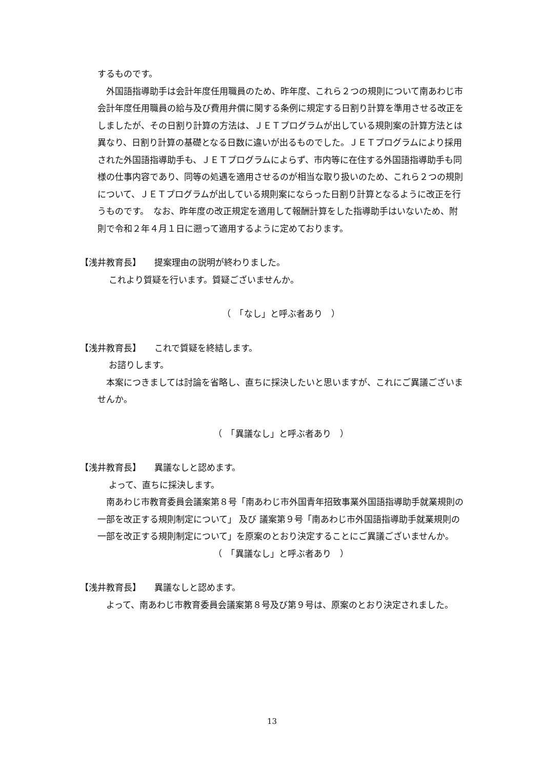するものです。
外国語指導助手は会計年度任用職員のため、昨年度、これら２つの規則について南あわじ市会計年度任用職員の給与及び費用弁償に関する条例に規定する日割り計算を準用させる改正をしましたが、その日割り計算の方法は、ＪＥＴプログラムが出している規則案の計算方法とは異なり、日割り計算の基礎となる日数に違いが出るものでした。ＪＥＴプログラムにより採用された外国語指導助手も、ＪＥＴプログラムによらず、市内等に在住する外国語指導助手も同様の仕事内容であり、同等の処遇を適用させるのが相当な取り扱いのため、これら２つの規則について、ＪＥＴプログラムが出している規則案にならった日割り計算となるように改正を行うものです。　なお、昨年度の改正規定を適用して報酬計算をした指導助手はいないため、附則で令和２年４月１日に遡って適用するように定めております。
【浅井教育長】　　提案理由の説明が終わりました。
これより質疑を行います。質疑ございませんか。
（　「なし」と呼ぶ者あり　）
【浅井教育長】　　これで質疑を終結します。
お諮りします。
本案につきましては討論を省略し、直ちに採決したいと思いますが、これにご異議ございませんか。
（　「異議なし」と呼ぶ者あり　）
【浅井教育長】　　異議なしと認めます。
よって、直ちに採決します。
南あわじ市教育委員会議案第８号「南あわじ市外国青年招致事業外国語指導助手就業規則の一部を改正する規則制定について」 及び 議案第９号「南あわじ市外国語指導助手就業規則の一部を改正する規則制定について」を原案のとおり決定することにご異議ございませんか。
（　「異議なし」と呼ぶ者あり　）
【浅井教育長】　　異議なしと認めます。
よって、南あわじ市教育委員会議案第８号及び第９号は、原案のとおり決定されました。
13